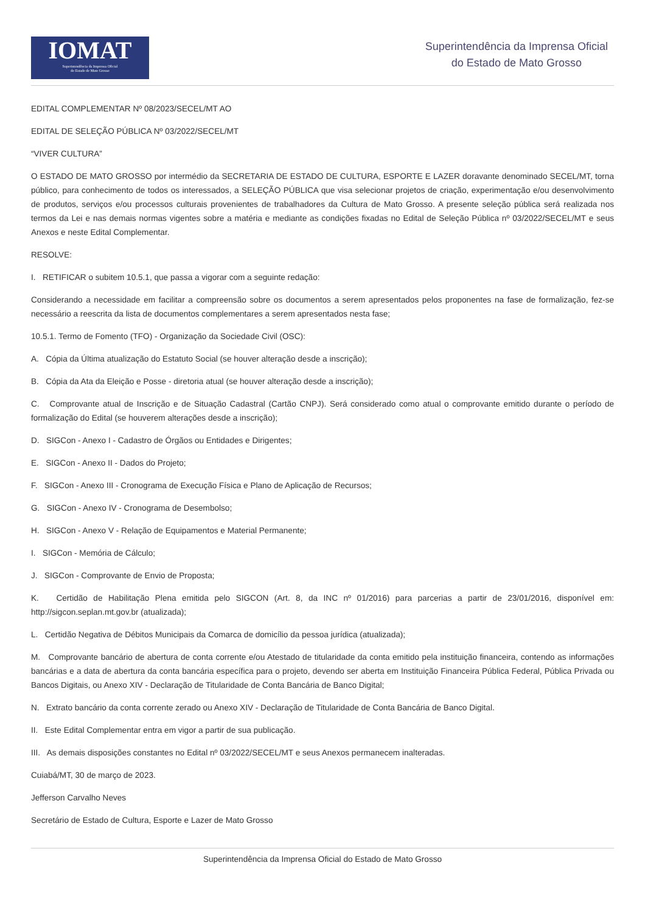IOMAT
Superintendência da Imprensa Oficial
do Estado de Mato Grosso
Superintendência da Imprensa Oficial
do Estado de Mato Grosso
EDITAL COMPLEMENTAR Nº 08/2023/SECEL/MT AO
EDITAL DE SELEÇÃO PÚBLICA Nº 03/2022/SECEL/MT
“VIVER CULTURA”
O ESTADO DE MATO GROSSO por intermédio da SECRETARIA DE ESTADO DE CULTURA, ESPORTE E LAZER doravante denominado SECEL/MT, torna público, para conhecimento de todos os interessados, a SELEÇÃO PÚBLICA que visa selecionar projetos de criação, experimentação e/ou desenvolvimento de produtos, serviços e/ou processos culturais provenientes de trabalhadores da Cultura de Mato Grosso. A presente seleção pública será realizada nos termos da Lei e nas demais normas vigentes sobre a matéria e mediante as condições fixadas no Edital de Seleção Pública nº 03/2022/SECEL/MT e seus Anexos e neste Edital Complementar.
RESOLVE:
I. RETIFICAR o subitem 10.5.1, que passa a vigorar com a seguinte redação:
Considerando a necessidade em facilitar a compreensão sobre os documentos a serem apresentados pelos proponentes na fase de formalização, fez-se necessário a reescrita da lista de documentos complementares a serem apresentados nesta fase;
10.5.1. Termo de Fomento (TFO) - Organização da Sociedade Civil (OSC):
A. Cópia da Última atualização do Estatuto Social (se houver alteração desde a inscrição);
B. Cópia da Ata da Eleição e Posse - diretoria atual (se houver alteração desde a inscrição);
C. Comprovante atual de Inscrição e de Situação Cadastral (Cartão CNPJ). Será considerado como atual o comprovante emitido durante o período de formalização do Edital (se houverem alterações desde a inscrição);
D. SIGCon - Anexo I - Cadastro de Órgãos ou Entidades e Dirigentes;
E. SIGCon - Anexo II - Dados do Projeto;
F. SIGCon - Anexo III - Cronograma de Execução Física e Plano de Aplicação de Recursos;
G. SIGCon - Anexo IV - Cronograma de Desembolso;
H. SIGCon - Anexo V - Relação de Equipamentos e Material Permanente;
I. SIGCon - Memória de Cálculo;
J. SIGCon - Comprovante de Envio de Proposta;
K. Certidão de Habilitação Plena emitida pelo SIGCON (Art. 8, da INC nº 01/2016) para parcerias a partir de 23/01/2016, disponível em: http://sigcon.seplan.mt.gov.br (atualizada);
L. Certidão Negativa de Débitos Municipais da Comarca de domicílio da pessoa jurídica (atualizada);
M. Comprovante bancário de abertura de conta corrente e/ou Atestado de titularidade da conta emitido pela instituição financeira, contendo as informações bancárias e a data de abertura da conta bancária específica para o projeto, devendo ser aberta em Instituição Financeira Pública Federal, Pública Privada ou Bancos Digitais, ou Anexo XIV - Declaração de Titularidade de Conta Bancária de Banco Digital;
N. Extrato bancário da conta corrente zerado ou Anexo XIV - Declaração de Titularidade de Conta Bancária de Banco Digital.
II. Este Edital Complementar entra em vigor a partir de sua publicação.
III. As demais disposições constantes no Edital nº 03/2022/SECEL/MT e seus Anexos permanecem inalteradas.
Cuiabá/MT, 30 de março de 2023.
Jefferson Carvalho Neves
Secretário de Estado de Cultura, Esporte e Lazer de Mato Grosso
Superintendência da Imprensa Oficial do Estado de Mato Grosso